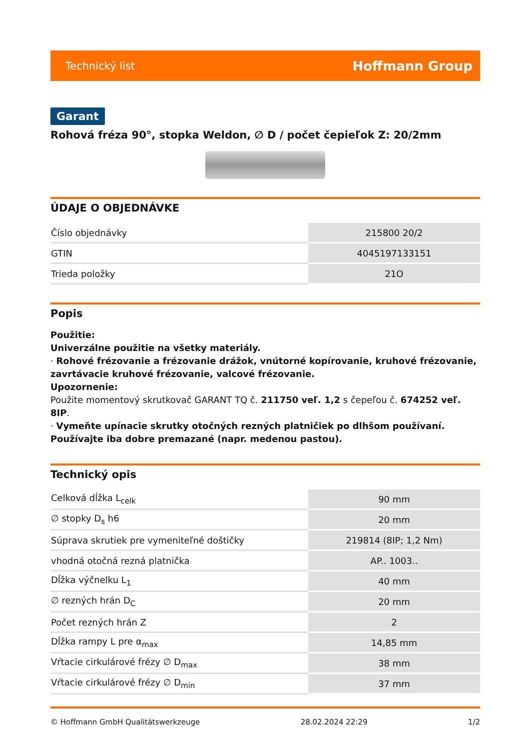Technický list Hoffmann Group
Garant
Rohová fréza 90°, stopka Weldon, ∅ D / počet čepieľok Z: 20/2mm
ÚDAJE O OBJEDNÁVKE
| Číslo objednávky | 215800 20/2 |
| GTIN | 4045197133151 |
| Trieda položky | 21O |
Popis
Použitie:
Univerzálne použitie na všetky materiály.
· Rohové frézovanie a frézovanie drážok, vnútorné kopírovanie, kruhové frézovanie, zavrtávacie kruhové frézovanie, valcové frézovanie.
Upozornenie:
Použite momentový skrutkovač GARANT TQ č. 211750 veľ. 1,2 s čepeľou č. 674252 veľ. 8IP.
· Vymeňte upínacie skrutky otočných rezných platničiek po dlhšom používaní. Používajte iba dobre premazané (napr. medenou pastou).
Technický opis
| Celková dĺžka L<sub>celk</sub> | 90 mm |
| ∅ stopky D<sub>s</sub> h6 | 20 mm |
| Súprava skrutiek pre vymeniteľné doštičky | 219814 (8IP; 1,2 Nm) |
| vhodná otočná rezná platnička | AP.. 1003.. |
| Dĺžka výčnelku L<sub>1</sub> | 40 mm |
| ∅ rezných hrán D<sub>C</sub> | 20 mm |
| Počet rezných hrán Z | 2 |
| Dĺžka rampy L pre α<sub>max</sub> | 14,85 mm |
| Vŕtacie cirkulárové frézy ∅ D<sub>max</sub> | 38 mm |
| Vŕtacie cirkulárové frézy ∅ D<sub>min</sub> | 37 mm |
© Hoffmann GmbH Qualitätswerkzeuge 28.02.2024 22:29 1/2